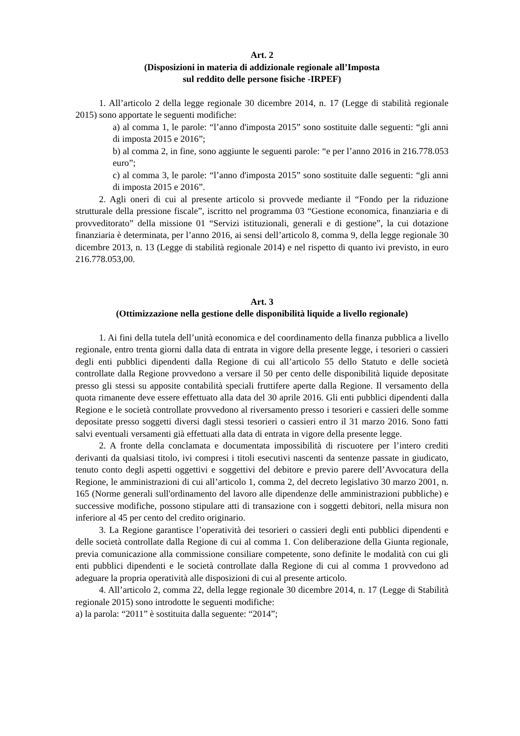Art. 2
(Disposizioni in materia di addizionale regionale all’Imposta
sul reddito delle persone fisiche -IRPEF)
1. All’articolo 2 della legge regionale 30 dicembre 2014, n. 17 (Legge di stabilità regionale 2015) sono apportate le seguenti modifiche:
a) al comma 1, le parole: “l’anno d'imposta 2015” sono sostituite dalle seguenti: “gli anni di imposta 2015 e 2016”;
b) al comma 2, in fine, sono aggiunte le seguenti parole: “e per l’anno 2016 in 216.778.053 euro”;
c) al comma 3, le parole: “l’anno d'imposta 2015” sono sostituite dalle seguenti: “gli anni di imposta 2015 e 2016”.
2. Agli oneri di cui al presente articolo si provvede mediante il “Fondo per la riduzione strutturale della pressione fiscale”, iscritto nel programma 03 “Gestione economica, finanziaria e di provveditorato” della missione 01 “Servizi istituzionali, generali e di gestione”, la cui dotazione finanziaria è determinata, per l’anno 2016, ai sensi dell’articolo 8, comma 9, della legge regionale 30 dicembre 2013, n. 13 (Legge di stabilità regionale 2014) e nel rispetto di quanto ivi previsto, in euro 216.778.053,00.
Art. 3
(Ottimizzazione nella gestione delle disponibilità liquide a livello regionale)
1. Ai fini della tutela dell’unità economica e del coordinamento della finanza pubblica a livello regionale, entro trenta giorni dalla data di entrata in vigore della presente legge, i tesorieri o cassieri degli enti pubblici dipendenti dalla Regione di cui all’articolo 55 dello Statuto e delle società controllate dalla Regione provvedono a versare il 50 per cento delle disponibilità liquide depositate presso gli stessi su apposite contabilità speciali fruttifere aperte dalla Regione. Il versamento della quota rimanente deve essere effettuato alla data del 30 aprile 2016. Gli enti pubblici dipendenti dalla Regione e le società controllate provvedono al riversamento presso i tesorieri e cassieri delle somme depositate presso soggetti diversi dagli stessi tesorieri o cassieri entro il 31 marzo 2016. Sono fatti salvi eventuali versamenti già effettuati alla data di entrata in vigore della presente legge.
2. A fronte della conclamata e documentata impossibilità di riscuotere per l’intero crediti derivanti da qualsiasi titolo, ivi compresi i titoli esecutivi nascenti da sentenze passate in giudicato, tenuto conto degli aspetti oggettivi e soggettivi del debitore e previo parere dell’Avvocatura della Regione, le amministrazioni di cui all’articolo 1, comma 2, del decreto legislativo 30 marzo 2001, n. 165 (Norme generali sull'ordinamento del lavoro alle dipendenze delle amministrazioni pubbliche) e successive modifiche, possono stipulare atti di transazione con i soggetti debitori, nella misura non inferiore al 45 per cento del credito originario.
3. La Regione garantisce l’operatività dei tesorieri o cassieri degli enti pubblici dipendenti e delle società controllate dalla Regione di cui al comma 1. Con deliberazione della Giunta regionale, previa comunicazione alla commissione consiliare competente, sono definite le modalità con cui gli enti pubblici dipendenti e le società controllate dalla Regione di cui al comma 1 provvedono ad adeguare la propria operatività alle disposizioni di cui al presente articolo.
4. All’articolo 2, comma 22, della legge regionale 30 dicembre 2014, n. 17 (Legge di Stabilità regionale 2015) sono introdotte le seguenti modifiche:
a) la parola: “2011” è sostituita dalla seguente: “2014”;